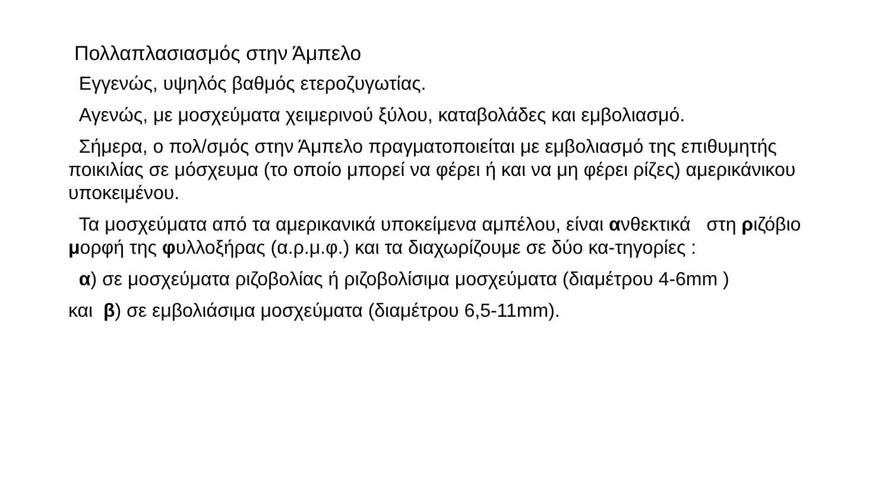Πολλαπλασιασμός στην Άμπελο
Εγγενώς, υψηλός βαθμός ετεροζυγωτίας.
Αγενώς, με μοσχεύματα χειμερινού ξύλου, καταβολάδες και εμβολιασμό.
Σήμερα, ο πολ/σμός στην Άμπελο πραγματοποιείται με εμβολιασμό της επιθυμητής ποικιλίας σε μόσχευμα (το οποίο μπορεί να φέρει ή και να μη φέρει ρίζες) αμερικάνικου υποκειμένου.
Τα μοσχεύματα από τα αμερικανικά υποκείμενα αμπέλου, είναι ανθεκτικά στη ριζόβιο μορφή της φυλλοξήρας (α.ρ.μ.φ.) και τα διαχωρίζουμε σε δύο κα-τηγορίες :
α) σε μοσχεύματα ριζοβολίας ή ριζοβολίσιμα μοσχεύματα (διαμέτρου 4-6mm )
και β) σε εμβολιάσιμα μοσχεύματα (διαμέτρου 6,5-11mm).